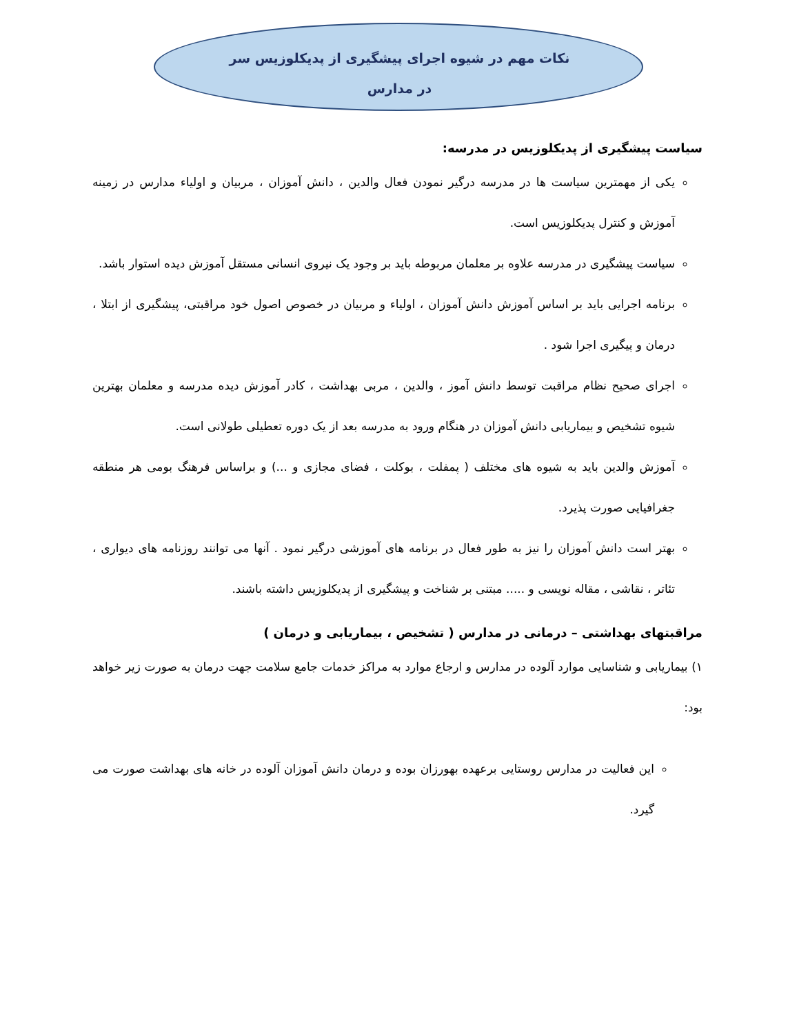نکات مهم در شیوه اجرای پیشگیری از پدیکلوزیس سر در مدارس
سیاست پیشگیری از پدیکلوزیس در مدرسه:
یکی از مهمترین سیاست ها در مدرسه درگیر نمودن فعال والدین ، دانش آموزان ، مربیان و اولیاء مدارس در زمینه آموزش و کنترل پدیکلوزیس است.
سیاست پیشگیری در مدرسه علاوه بر معلمان مربوطه باید بر وجود یک نیروی انسانی مستقل آموزش دیده استوار باشد.
برنامه اجرایی باید بر اساس آموزش دانش آموزان ، اولیاء و مربیان در خصوص اصول خود مراقبتی، پیشگیری از ابتلا ، درمان و پیگیری اجرا شود .
اجرای صحیح نظام مراقبت توسط دانش آموز ، والدین ، مربی بهداشت ، کادر آموزش دیده مدرسه و معلمان بهترین شیوه تشخیص و بیماریابی دانش آموزان در هنگام ورود به مدرسه بعد از یک دوره تعطیلی طولانی است.
آموزش والدین باید به شیوه های مختلف ( پمفلت ، بوکلت ، فضای مجازی و ...) و براساس فرهنگ بومی هر منطقه جغرافیایی صورت پذیرد.
بهتر است دانش آموزان را نیز به طور فعال در برنامه های آموزشی درگیر نمود . آنها می توانند روزنامه های دیواری ، تئاتر ، نقاشی ، مقاله نویسی و ..... مبتنی بر شناخت و پیشگیری از پدیکلوزیس داشته باشند.
مراقبتهای بهداشتی – درمانی در مدارس ( تشخیص ، بیماریابی و درمان )
۱) بیماریابی و شناسایی موارد آلوده در مدارس و ارجاع موارد به مراکز خدمات جامع سلامت جهت درمان به صورت زیر خواهد بود:
این فعالیت در مدارس روستایی برعهده بهورزان بوده و درمان دانش آموزان آلوده در خانه های بهداشت صورت می گیرد.